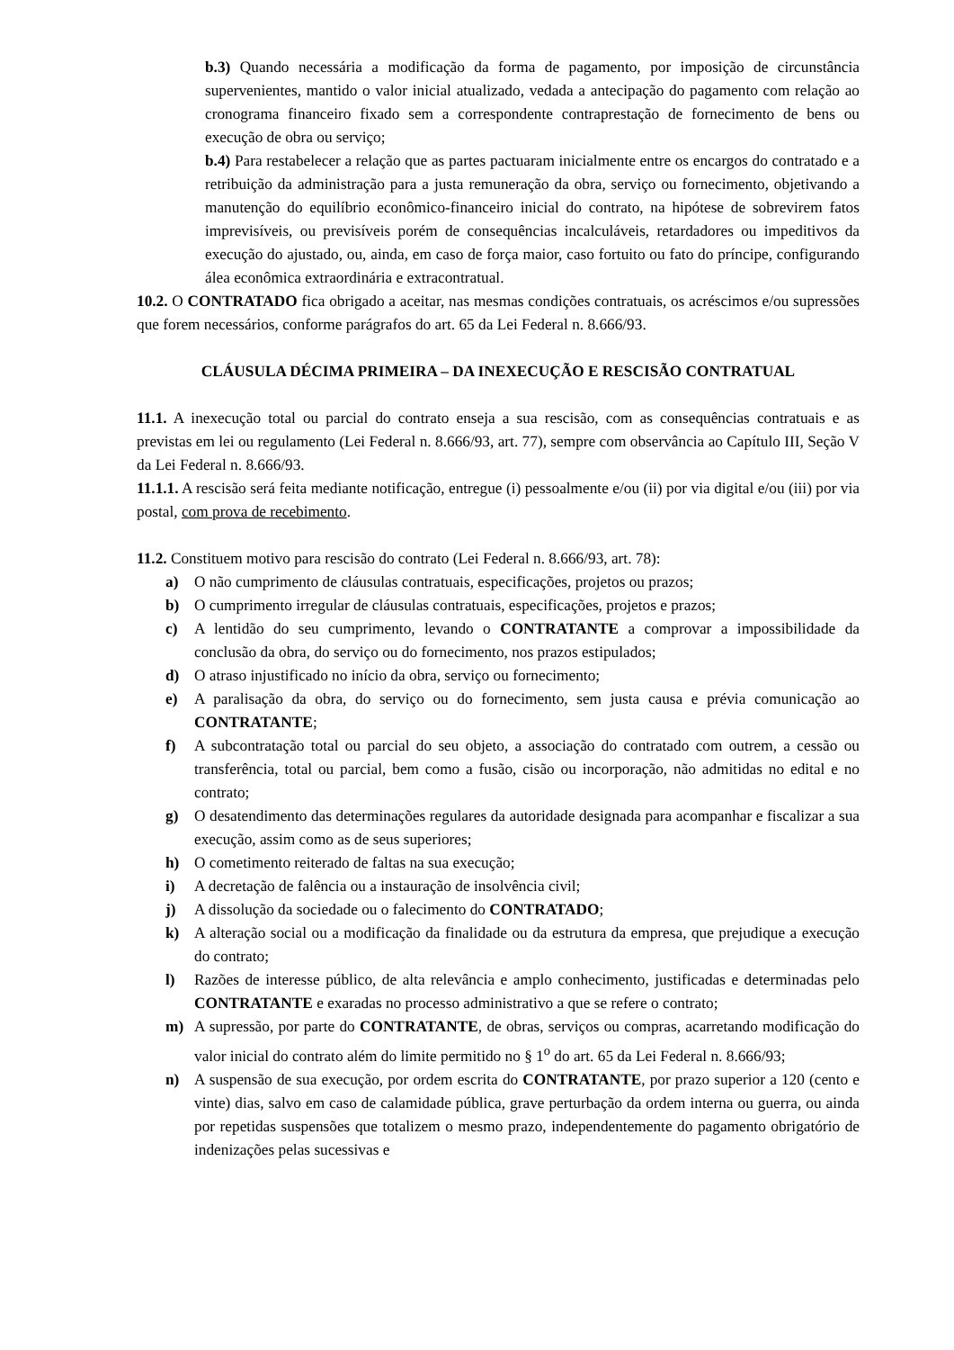b.3) Quando necessária a modificação da forma de pagamento, por imposição de circunstância supervenientes, mantido o valor inicial atualizado, vedada a antecipação do pagamento com relação ao cronograma financeiro fixado sem a correspondente contraprestação de fornecimento de bens ou execução de obra ou serviço;
b.4) Para restabelecer a relação que as partes pactuaram inicialmente entre os encargos do contratado e a retribuição da administração para a justa remuneração da obra, serviço ou fornecimento, objetivando a manutenção do equilíbrio econômico-financeiro inicial do contrato, na hipótese de sobrevirem fatos imprevisíveis, ou previsíveis porém de consequências incalculáveis, retardadores ou impeditivos da execução do ajustado, ou, ainda, em caso de força maior, caso fortuito ou fato do príncipe, configurando álea econômica extraordinária e extracontratual.
10.2. O CONTRATADO fica obrigado a aceitar, nas mesmas condições contratuais, os acréscimos e/ou supressões que forem necessários, conforme parágrafos do art. 65 da Lei Federal n. 8.666/93.
CLÁUSULA DÉCIMA PRIMEIRA – DA INEXECUÇÃO E RESCISÃO CONTRATUAL
11.1. A inexecução total ou parcial do contrato enseja a sua rescisão, com as consequências contratuais e as previstas em lei ou regulamento (Lei Federal n. 8.666/93, art. 77), sempre com observância ao Capítulo III, Seção V da Lei Federal n. 8.666/93.
11.1.1. A rescisão será feita mediante notificação, entregue (i) pessoalmente e/ou (ii) por via digital e/ou (iii) por via postal, com prova de recebimento.
11.2. Constituem motivo para rescisão do contrato (Lei Federal n. 8.666/93, art. 78):
a) O não cumprimento de cláusulas contratuais, especificações, projetos ou prazos;
b) O cumprimento irregular de cláusulas contratuais, especificações, projetos e prazos;
c) A lentidão do seu cumprimento, levando o CONTRATANTE a comprovar a impossibilidade da conclusão da obra, do serviço ou do fornecimento, nos prazos estipulados;
d) O atraso injustificado no início da obra, serviço ou fornecimento;
e) A paralisação da obra, do serviço ou do fornecimento, sem justa causa e prévia comunicação ao CONTRATANTE;
f) A subcontratação total ou parcial do seu objeto, a associação do contratado com outrem, a cessão ou transferência, total ou parcial, bem como a fusão, cisão ou incorporação, não admitidas no edital e no contrato;
g) O desatendimento das determinações regulares da autoridade designada para acompanhar e fiscalizar a sua execução, assim como as de seus superiores;
h) O cometimento reiterado de faltas na sua execução;
i) A decretação de falência ou a instauração de insolvência civil;
j) A dissolução da sociedade ou o falecimento do CONTRATADO;
k) A alteração social ou a modificação da finalidade ou da estrutura da empresa, que prejudique a execução do contrato;
l) Razões de interesse público, de alta relevância e amplo conhecimento, justificadas e determinadas pelo CONTRATANTE e exaradas no processo administrativo a que se refere o contrato;
m) A supressão, por parte do CONTRATANTE, de obras, serviços ou compras, acarretando modificação do valor inicial do contrato além do limite permitido no § 1<sup>o</sup> do art. 65 da Lei Federal n. 8.666/93;
n) A suspensão de sua execução, por ordem escrita do CONTRATANTE, por prazo superior a 120 (cento e vinte) dias, salvo em caso de calamidade pública, grave perturbação da ordem interna ou guerra, ou ainda por repetidas suspensões que totalizem o mesmo prazo, independentemente do pagamento obrigatório de indenizações pelas sucessivas e